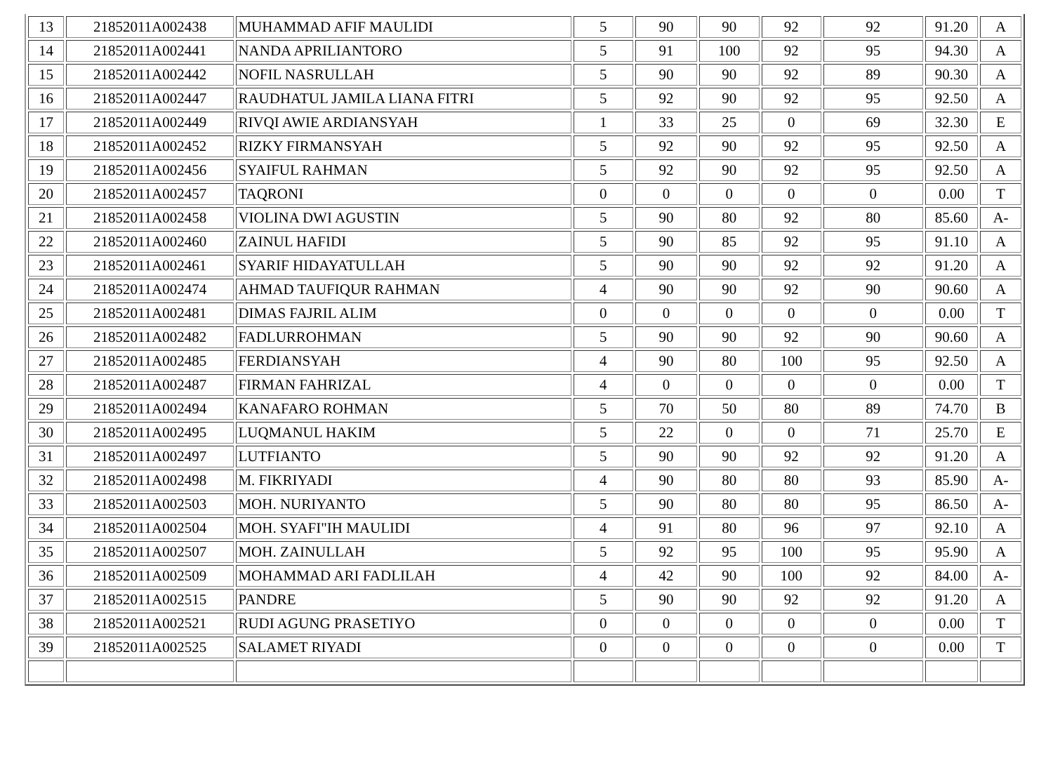| 13 | 21852011A002438 | MUHAMMAD AFIF MAULIDI | 5 | 90 | 90 | 92 | 92 | 91.20 | A |
| 14 | 21852011A002441 | NANDA APRILIANTORO | 5 | 91 | 100 | 92 | 95 | 94.30 | A |
| 15 | 21852011A002442 | NOFIL NASRULLAH | 5 | 90 | 90 | 92 | 89 | 90.30 | A |
| 16 | 21852011A002447 | RAUDHATUL JAMILA LIANA FITRI | 5 | 92 | 90 | 92 | 95 | 92.50 | A |
| 17 | 21852011A002449 | RIVQI AWIE ARDIANSYAH | 1 | 33 | 25 | 0 | 69 | 32.30 | E |
| 18 | 21852011A002452 | RIZKY FIRMANSYAH | 5 | 92 | 90 | 92 | 95 | 92.50 | A |
| 19 | 21852011A002456 | SYAIFUL RAHMAN | 5 | 92 | 90 | 92 | 95 | 92.50 | A |
| 20 | 21852011A002457 | TAQRONI | 0 | 0 | 0 | 0 | 0 | 0.00 | T |
| 21 | 21852011A002458 | VIOLINA DWI AGUSTIN | 5 | 90 | 80 | 92 | 80 | 85.60 | A- |
| 22 | 21852011A002460 | ZAINUL HAFIDI | 5 | 90 | 85 | 92 | 95 | 91.10 | A |
| 23 | 21852011A002461 | SYARIF HIDAYATULLAH | 5 | 90 | 90 | 92 | 92 | 91.20 | A |
| 24 | 21852011A002474 | AHMAD TAUFIQUR RAHMAN | 4 | 90 | 90 | 92 | 90 | 90.60 | A |
| 25 | 21852011A002481 | DIMAS FAJRIL ALIM | 0 | 0 | 0 | 0 | 0 | 0.00 | T |
| 26 | 21852011A002482 | FADLURROHMAN | 5 | 90 | 90 | 92 | 90 | 90.60 | A |
| 27 | 21852011A002485 | FERDIANSYAH | 4 | 90 | 80 | 100 | 95 | 92.50 | A |
| 28 | 21852011A002487 | FIRMAN FAHRIZAL | 4 | 0 | 0 | 0 | 0 | 0.00 | T |
| 29 | 21852011A002494 | KANAFARO ROHMAN | 5 | 70 | 50 | 80 | 89 | 74.70 | B |
| 30 | 21852011A002495 | LUQMANUL HAKIM | 5 | 22 | 0 | 0 | 71 | 25.70 | E |
| 31 | 21852011A002497 | LUTFIANTO | 5 | 90 | 90 | 92 | 92 | 91.20 | A |
| 32 | 21852011A002498 | M. FIKRIYADI | 4 | 90 | 80 | 80 | 93 | 85.90 | A- |
| 33 | 21852011A002503 | MOH. NURIYANTO | 5 | 90 | 80 | 80 | 95 | 86.50 | A- |
| 34 | 21852011A002504 | MOH. SYAFI"IH MAULIDI | 4 | 91 | 80 | 96 | 97 | 92.10 | A |
| 35 | 21852011A002507 | MOH. ZAINULLAH | 5 | 92 | 95 | 100 | 95 | 95.90 | A |
| 36 | 21852011A002509 | MOHAMMAD ARI FADLILAH | 4 | 42 | 90 | 100 | 92 | 84.00 | A- |
| 37 | 21852011A002515 | PANDRE | 5 | 90 | 90 | 92 | 92 | 91.20 | A |
| 38 | 21852011A002521 | RUDI AGUNG PRASETIYO | 0 | 0 | 0 | 0 | 0 | 0.00 | T |
| 39 | 21852011A002525 | SALAMET RIYADI | 0 | 0 | 0 | 0 | 0 | 0.00 | T |